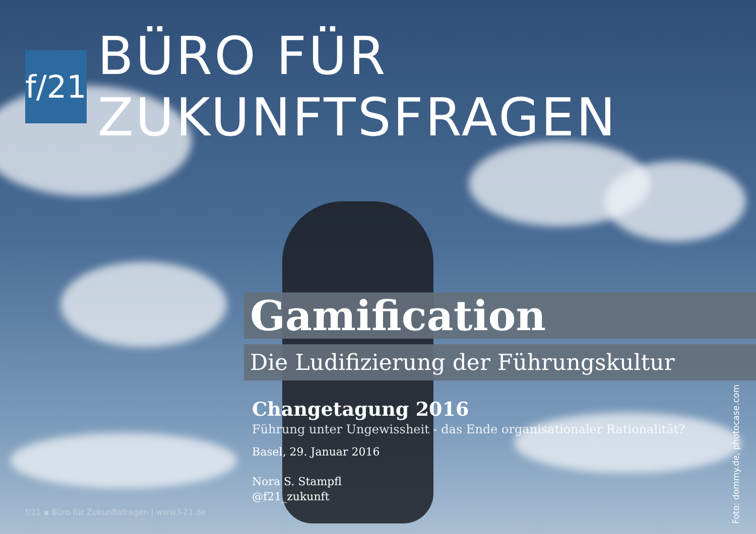f/21
BÜRO FÜR ZUKUNFTSFRAGEN
Gamification
Die Ludifizierung der Führungskultur
Changetagung 2016
Führung unter Ungewissheit - das Ende organisationaler Rationalität?
Basel, 29. Januar 2016
Nora S. Stampfl
@f21_zukunft
f/21 ▪ Büro für Zukunftsfragen | www.f-21.de
Foto: dommy.de, photocase.com